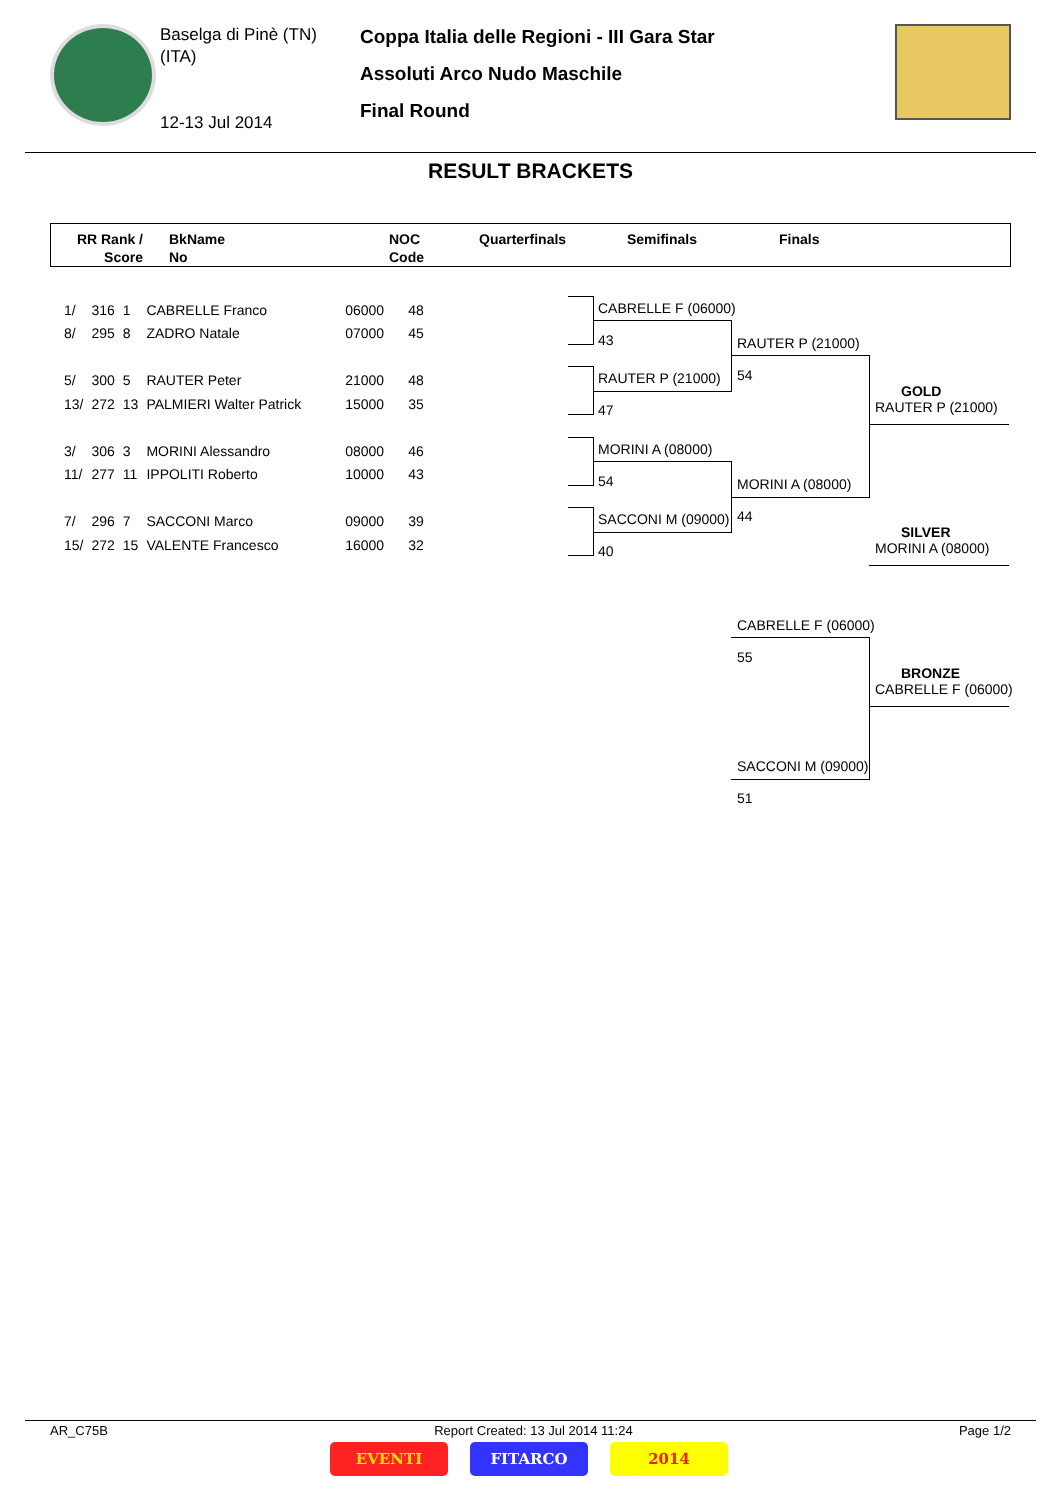Baselga di Pinè (TN)
(ITA)
12-13 Jul 2014
Coppa Italia delle Regioni - III Gara Star
Assoluti Arco Nudo Maschile
Final Round
RESULT BRACKETS
RR Rank /
Score
BkName
No
NOC
Code
Quarterfinals Semifinals Finals
| 1/ | 316 | 1 | CABRELLE Franco | 06000 | 48 |
| 8/ | 295 | 8 | ZADRO Natale | 07000 | 45 |
| 5/ | 300 | 5 | RAUTER Peter | 21000 | 48 |
| 13/ | 272 | 13 | PALMIERI Walter Patrick | 15000 | 35 |
| 3/ | 306 | 3 | MORINI Alessandro | 08000 | 46 |
| 11/ | 277 | 11 | IPPOLITI Roberto | 10000 | 43 |
| 7/ | 296 | 7 | SACCONI Marco | 09000 | 39 |
| 15/ | 272 | 15 | VALENTE Francesco | 16000 | 32 |
CABRELLE F (06000)
43
RAUTER P (21000)
47
MORINI A (08000)
54
SACCONI M (09000)
40
RAUTER P (21000)
54
MORINI A (08000)
44
CABRELLE F (06000)
55
SACCONI M (09000)
51
GOLD
RAUTER P (21000)
SILVER
MORINI A (08000)
BRONZE
CABRELLE F (06000)
AR_C75B Report Created: 13 Jul 2014 11:24 Page 1/2
EVENTI FITARCO 2014